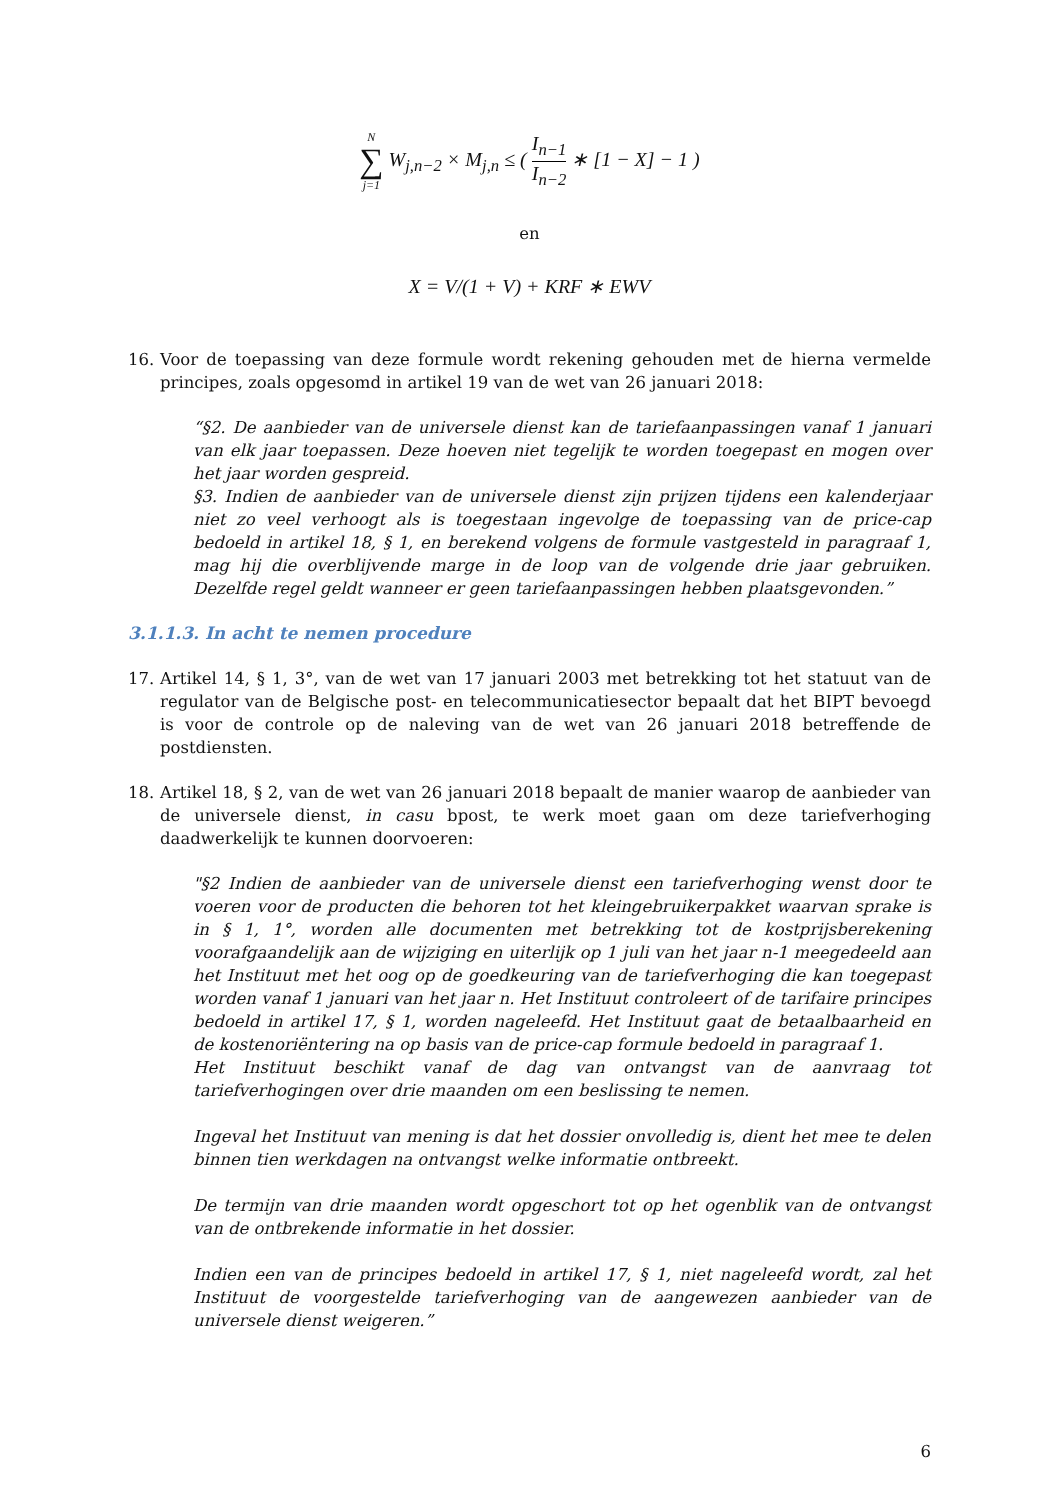N ∑ j=1 W<sub>j,n−2</sub> × M<sub>j,n</sub> ≤ ( I<sub>n−1</sub> I<sub>n−2</sub> ∗ [1 − X] − 1 )
en
X = V/(1 + V) + KRF ∗ EWV
16. Voor de toepassing van deze formule wordt rekening gehouden met de hierna vermelde principes, zoals opgesomd in artikel 19 van de wet van 26 januari 2018:
“§2. De aanbieder van de universele dienst kan de tariefaanpassingen vanaf 1 januari van elk jaar toepassen. Deze hoeven niet tegelijk te worden toegepast en mogen over het jaar worden gespreid.
§3. Indien de aanbieder van de universele dienst zijn prijzen tijdens een kalenderjaar niet zo veel verhoogt als is toegestaan ingevolge de toepassing van de price-cap bedoeld in artikel 18, § 1, en berekend volgens de formule vastgesteld in paragraaf 1, mag hij die overblijvende marge in de loop van de volgende drie jaar gebruiken. Dezelfde regel geldt wanneer er geen tariefaanpassingen hebben plaatsgevonden.”
3.1.1.3. In acht te nemen procedure
17. Artikel 14, § 1, 3°, van de wet van 17 januari 2003 met betrekking tot het statuut van de regulator van de Belgische post- en telecommunicatiesector bepaalt dat het BIPT bevoegd is voor de controle op de naleving van de wet van 26 januari 2018 betreffende de postdiensten.
18. Artikel 18, § 2, van de wet van 26 januari 2018 bepaalt de manier waarop de aanbieder van de universele dienst, in casu bpost, te werk moet gaan om deze tariefverhoging daadwerkelijk te kunnen doorvoeren:
"§2 Indien de aanbieder van de universele dienst een tariefverhoging wenst door te voeren voor de producten die behoren tot het kleingebruikerpakket waarvan sprake is in § 1, 1°, worden alle documenten met betrekking tot de kostprijsberekening voorafgaandelijk aan de wijziging en uiterlijk op 1 juli van het jaar n-1 meegedeeld aan het Instituut met het oog op de goedkeuring van de tariefverhoging die kan toegepast worden vanaf 1 januari van het jaar n. Het Instituut controleert of de tarifaire principes bedoeld in artikel 17, § 1, worden nageleefd. Het Instituut gaat de betaalbaarheid en de kostenoriëntering na op basis van de price-cap formule bedoeld in paragraaf 1.
Het Instituut beschikt vanaf de dag van ontvangst van de aanvraag tot tariefverhogingen over drie maanden om een beslissing te nemen.
Ingeval het Instituut van mening is dat het dossier onvolledig is, dient het mee te delen binnen tien werkdagen na ontvangst welke informatie ontbreekt.
De termijn van drie maanden wordt opgeschort tot op het ogenblik van de ontvangst van de ontbrekende informatie in het dossier.
Indien een van de principes bedoeld in artikel 17, § 1, niet nageleefd wordt, zal het Instituut de voorgestelde tariefverhoging van de aangewezen aanbieder van de universele dienst weigeren.”
6